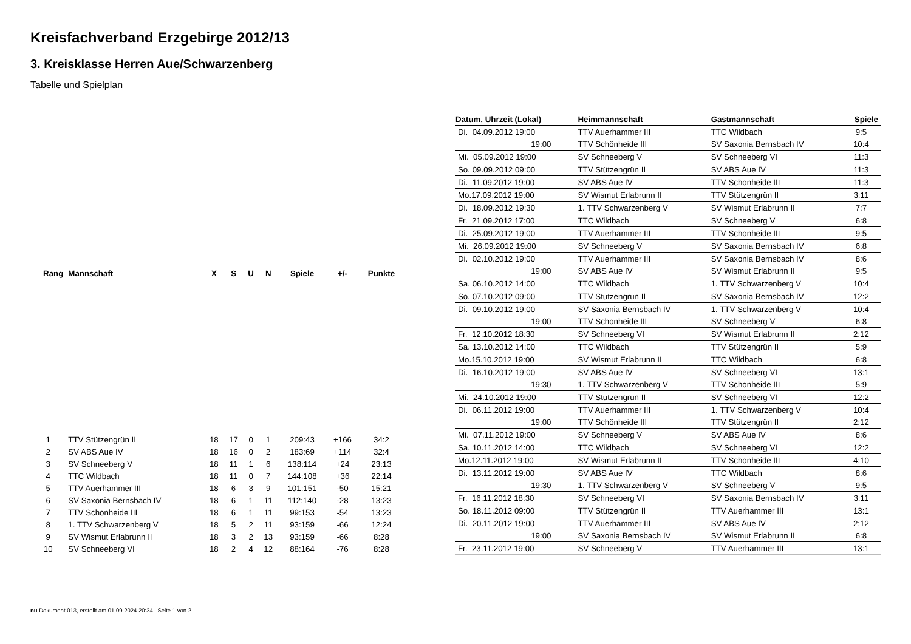Kreisfachverband Erzgebirge 2012/13
3. Kreisklasse Herren Aue/Schwarzenberg
Tabelle und Spielplan
| Rang | Mannschaft | X | S | U | N | Spiele | +/- | Punkte |
| --- | --- | --- | --- | --- | --- | --- | --- | --- |
| 1 | TTV Stützengrün II | 18 | 17 | 0 | 1 | 209:43 | +166 | 34:2 |
| 2 | SV ABS Aue IV | 18 | 16 | 0 | 2 | 183:69 | +114 | 32:4 |
| 3 | SV Schneeberg V | 18 | 11 | 1 | 6 | 138:114 | +24 | 23:13 |
| 4 | TTC Wildbach | 18 | 11 | 0 | 7 | 144:108 | +36 | 22:14 |
| 5 | TTV Auerhammer III | 18 | 6 | 3 | 9 | 101:151 | -50 | 15:21 |
| 6 | SV Saxonia Bernsbach IV | 18 | 6 | 1 | 11 | 112:140 | -28 | 13:23 |
| 7 | TTV Schönheide III | 18 | 6 | 1 | 11 | 99:153 | -54 | 13:23 |
| 8 | 1. TTV Schwarzenberg V | 18 | 5 | 2 | 11 | 93:159 | -66 | 12:24 |
| 9 | SV Wismut Erlabrunn II | 18 | 3 | 2 | 13 | 93:159 | -66 | 8:28 |
| 10 | SV Schneeberg VI | 18 | 2 | 4 | 12 | 88:164 | -76 | 8:28 |
| Datum, Uhrzeit (Lokal) | Heimmannschaft | Gastmannschaft | Spiele |
| --- | --- | --- | --- |
| Di. 04.09.2012 19:00 | TTV Auerhammer III | TTC Wildbach | 9:5 |
| 19:00 | TTV Schönheide III | SV Saxonia Bernsbach IV | 10:4 |
| Mi. 05.09.2012 19:00 | SV Schneeberg V | SV Schneeberg VI | 11:3 |
| So. 09.09.2012 09:00 | TTV Stützengrün II | SV ABS Aue IV | 11:3 |
| Di. 11.09.2012 19:00 | SV ABS Aue IV | TTV Schönheide III | 11:3 |
| Mo.17.09.2012 19:00 | SV Wismut Erlabrunn II | TTV Stützengrün II | 3:11 |
| Di. 18.09.2012 19:30 | 1. TTV Schwarzenberg V | SV Wismut Erlabrunn II | 7:7 |
| Fr. 21.09.2012 17:00 | TTC Wildbach | SV Schneeberg V | 6:8 |
| Di. 25.09.2012 19:00 | TTV Auerhammer III | TTV Schönheide III | 9:5 |
| Mi. 26.09.2012 19:00 | SV Schneeberg V | SV Saxonia Bernsbach IV | 6:8 |
| Di. 02.10.2012 19:00 | TTV Auerhammer III | SV Saxonia Bernsbach IV | 8:6 |
| 19:00 | SV ABS Aue IV | SV Wismut Erlabrunn II | 9:5 |
| Sa. 06.10.2012 14:00 | TTC Wildbach | 1. TTV Schwarzenberg V | 10:4 |
| So. 07.10.2012 09:00 | TTV Stützengrün II | SV Saxonia Bernsbach IV | 12:2 |
| Di. 09.10.2012 19:00 | SV Saxonia Bernsbach IV | 1. TTV Schwarzenberg V | 10:4 |
| 19:00 | TTV Schönheide III | SV Schneeberg V | 6:8 |
| Fr. 12.10.2012 18:30 | SV Schneeberg VI | SV Wismut Erlabrunn II | 2:12 |
| Sa. 13.10.2012 14:00 | TTC Wildbach | TTV Stützengrün II | 5:9 |
| Mo.15.10.2012 19:00 | SV Wismut Erlabrunn II | TTC Wildbach | 6:8 |
| Di. 16.10.2012 19:00 | SV ABS Aue IV | SV Schneeberg VI | 13:1 |
| 19:30 | 1. TTV Schwarzenberg V | TTV Schönheide III | 5:9 |
| Mi. 24.10.2012 19:00 | TTV Stützengrün II | SV Schneeberg VI | 12:2 |
| Di. 06.11.2012 19:00 | TTV Auerhammer III | 1. TTV Schwarzenberg V | 10:4 |
| 19:00 | TTV Schönheide III | TTV Stützengrün II | 2:12 |
| Mi. 07.11.2012 19:00 | SV Schneeberg V | SV ABS Aue IV | 8:6 |
| Sa. 10.11.2012 14:00 | TTC Wildbach | SV Schneeberg VI | 12:2 |
| Mo.12.11.2012 19:00 | SV Wismut Erlabrunn II | TTV Schönheide III | 4:10 |
| Di. 13.11.2012 19:00 | SV ABS Aue IV | TTC Wildbach | 8:6 |
| 19:30 | 1. TTV Schwarzenberg V | SV Schneeberg V | 9:5 |
| Fr. 16.11.2012 18:30 | SV Schneeberg VI | SV Saxonia Bernsbach IV | 3:11 |
| So. 18.11.2012 09:00 | TTV Stützengrün II | TTV Auerhammer III | 13:1 |
| Di. 20.11.2012 19:00 | TTV Auerhammer III | SV ABS Aue IV | 2:12 |
| 19:00 | SV Saxonia Bernsbach IV | SV Wismut Erlabrunn II | 6:8 |
| Fr. 23.11.2012 19:00 | SV Schneeberg V | TTV Auerhammer III | 13:1 |
nu.Dokument 013, erstellt am 01.09.2024 20:34 | Seite 1 von 2